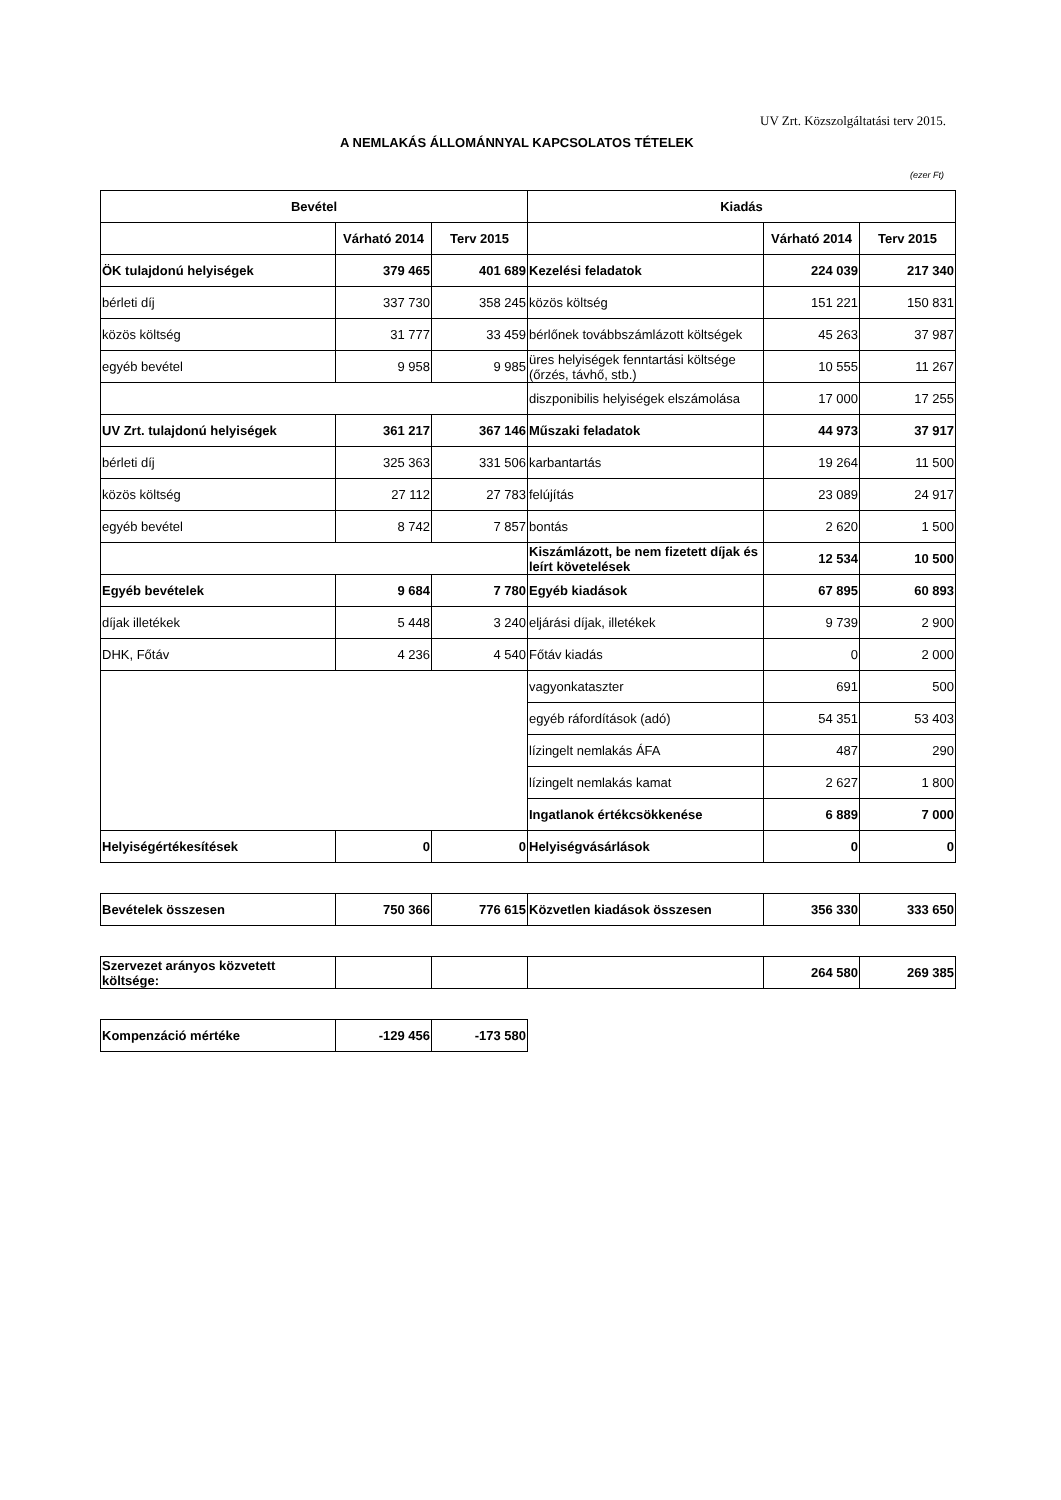UV Zrt. Közszolgáltatási terv 2015.
A NEMLAKÁS ÁLLOMÁNNYAL KAPCSOLATOS TÉTELEK
(ezer Ft)
| Bevétel | | | Kiadás | | |
| --- | --- | --- | --- | --- | --- |
| | Várható 2014 | Terv 2015 | | Várható 2014 | Terv 2015 |
| ÖK tulajdonú helyiségek | 379 465 | 401 689 | Kezelési feladatok | 224 039 | 217 340 |
| bérleti díj | 337 730 | 358 245 | közös költség | 151 221 | 150 831 |
| közös költség | 31 777 | 33 459 | bérlőnek továbbszámlázott költségek | 45 263 | 37 987 |
| egyéb bevétel | 9 958 | 9 985 | üres helyiségek fenntartási költsége (őrzés, távhő, stb.) | 10 555 | 11 267 |
| | | | diszponibilis helyiségek elszámolása | 17 000 | 17 255 |
| UV Zrt. tulajdonú helyiségek | 361 217 | 367 146 | Műszaki feladatok | 44 973 | 37 917 |
| bérleti díj | 325 363 | 331 506 | karbantartás | 19 264 | 11 500 |
| közös költség | 27 112 | 27 783 | felújítás | 23 089 | 24 917 |
| egyéb bevétel | 8 742 | 7 857 | bontás | 2 620 | 1 500 |
| | | | Kiszámlázott, be nem fizetett díjak és leírt követelések | 12 534 | 10 500 |
| Egyéb bevételek | 9 684 | 7 780 | Egyéb kiadások | 67 895 | 60 893 |
| díjak illetékek | 5 448 | 3 240 | eljárási díjak, illetékek | 9 739 | 2 900 |
| DHK, Főtáv | 4 236 | 4 540 | Főtáv kiadás | 0 | 2 000 |
| | | | vagyonkataszter | 691 | 500 |
| | | | egyéb ráfordítások (adó) | 54 351 | 53 403 |
| | | | lízingelt nemlakás ÁFA | 487 | 290 |
| | | | lízingelt nemlakás kamat | 2 627 | 1 800 |
| | | | Ingatlanok értékcsökkenése | 6 889 | 7 000 |
| Helyiségértékesítések | 0 | 0 | Helyiségvásárlások | 0 | 0 |
| Bevételek összesen | 750 366 | 776 615 | Közvetlen kiadások összesen | 356 330 | 333 650 |
| Szervezet arányos közvetett költsége: | | | | 264 580 | 269 385 |
| Kompenzáció mértéke | -129 456 | -173 580 |